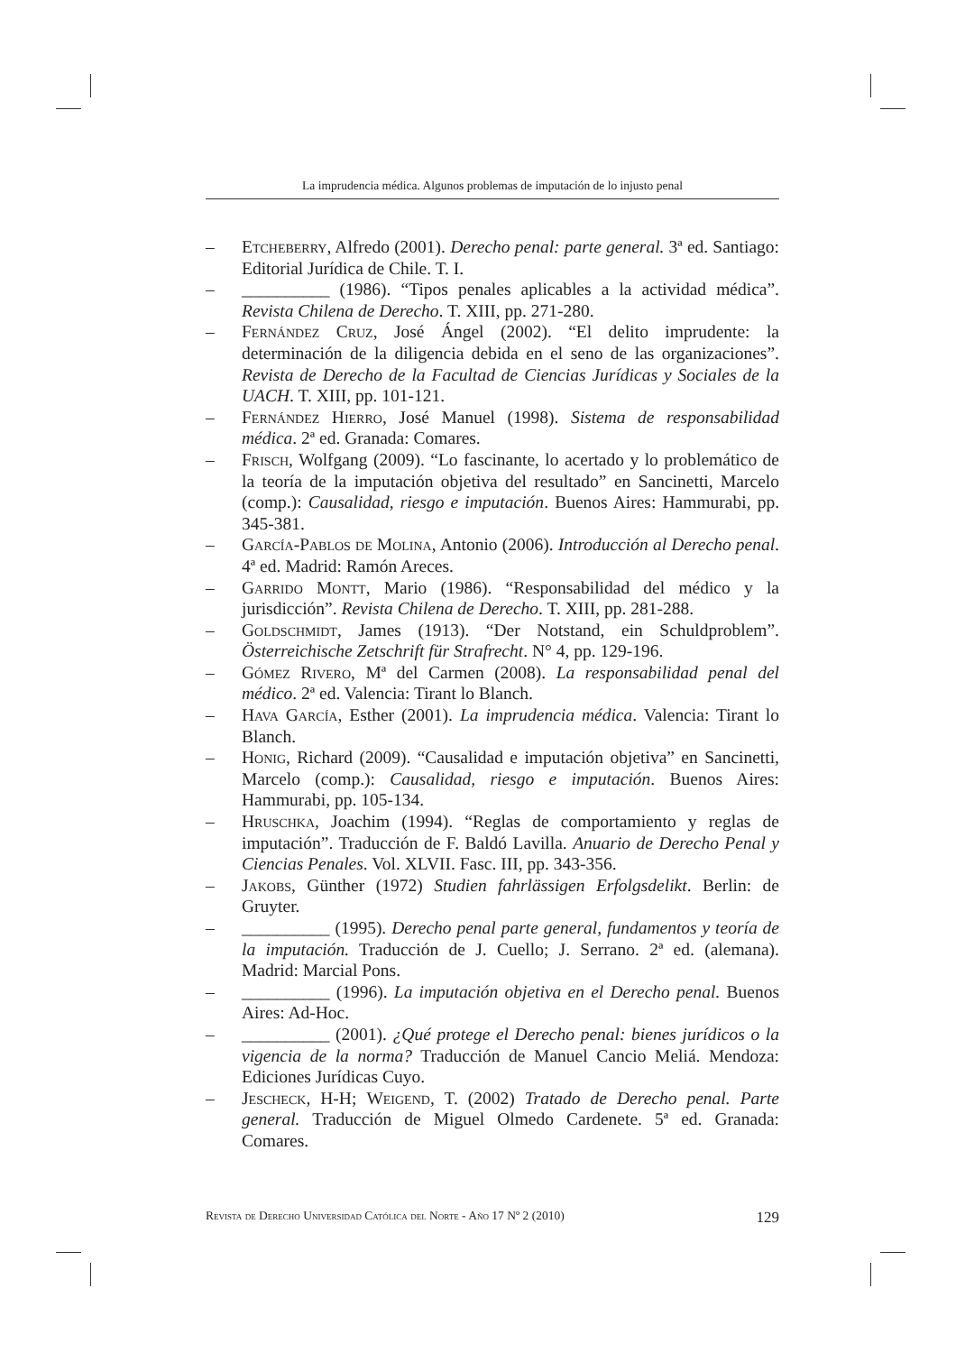La imprudencia médica. Algunos problemas de imputación de lo injusto penal
– Etcheberry, Alfredo (2001). Derecho penal: parte general. 3ª ed. Santiago: Editorial Jurídica de Chile. T. I.
– __________ (1986). “Tipos penales aplicables a la actividad médica”. Revista Chilena de Derecho. T. XIII, pp. 271-280.
– Fernández Cruz, José Ángel (2002). “El delito imprudente: la determinación de la diligencia debida en el seno de las organizaciones”. Revista de Derecho de la Facultad de Ciencias Jurídicas y Sociales de la UACH. T. XIII, pp. 101-121.
– Fernández Hierro, José Manuel (1998). Sistema de responsabilidad médica. 2ª ed. Granada: Comares.
– Frisch, Wolfgang (2009). “Lo fascinante, lo acertado y lo problemático de la teoría de la imputación objetiva del resultado” en Sancinetti, Marcelo (comp.): Causalidad, riesgo e imputación. Buenos Aires: Hammurabi, pp. 345-381.
– García-Pablos de Molina, Antonio (2006). Introducción al Derecho penal. 4ª ed. Madrid: Ramón Areces.
– Garrido Montt, Mario (1986). “Responsabilidad del médico y la jurisdicción”. Revista Chilena de Derecho. T. XIII, pp. 281-288.
– Goldschmidt, James (1913). “Der Notstand, ein Schuldproblem”. Österreichische Zetschrift für Strafrecht. N° 4, pp. 129-196.
– Gómez Rivero, Mª del Carmen (2008). La responsabilidad penal del médico. 2ª ed. Valencia: Tirant lo Blanch.
– Hava García, Esther (2001). La imprudencia médica. Valencia: Tirant lo Blanch.
– Honig, Richard (2009). “Causalidad e imputación objetiva” en Sancinetti, Marcelo (comp.): Causalidad, riesgo e imputación. Buenos Aires: Hammurabi, pp. 105-134.
– Hruschka, Joachim (1994). “Reglas de comportamiento y reglas de imputación”. Traducción de F. Baldó Lavilla. Anuario de Derecho Penal y Ciencias Penales. Vol. XLVII. Fasc. III, pp. 343-356.
– Jakobs, Günther (1972) Studien fahrlässigen Erfolgsdelikt. Berlin: de Gruyter.
– __________ (1995). Derecho penal parte general, fundamentos y teoría de la imputación. Traducción de J. Cuello; J. Serrano. 2ª ed. (alemana). Madrid: Marcial Pons.
– __________ (1996). La imputación objetiva en el Derecho penal. Buenos Aires: Ad-Hoc.
– __________ (2001). ¿Qué protege el Derecho penal: bienes jurídicos o la vigencia de la norma? Traducción de Manuel Cancio Meliá. Mendoza: Ediciones Jurídicas Cuyo.
– Jescheck, H-H; Weigend, T. (2002) Tratado de Derecho penal. Parte general. Traducción de Miguel Olmedo Cardenete. 5ª ed. Granada: Comares.
Revista de Derecho Universidad Católica del Norte - Año 17 Nº 2 (2010) 129